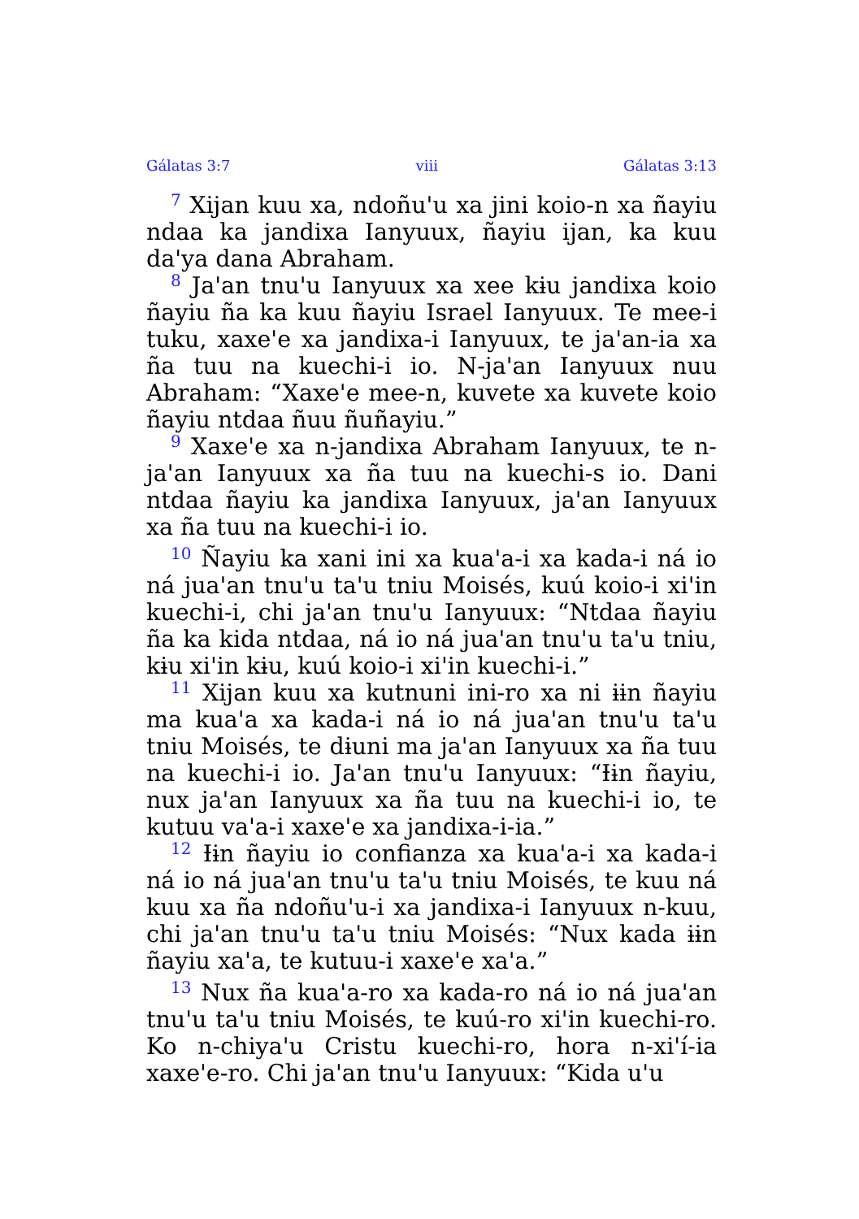Gálatas 3:7 viii Gálatas 3:13
<sup>7</sup> Xijan kuu xa, ndoñu'u xa jini koio-n xa ñayiu ndaa ka jandixa Ianyuux, ñayiu ijan, ka kuu da'ya dana Abraham.
<sup>8</sup> Ja'an tnu'u Ianyuux xa xee kɨu jandixa koio ñayiu ña ka kuu ñayiu Israel Ianyuux. Te mee-i tuku, xaxe'e xa jandixa-i Ianyuux, te ja'an-ia xa ña tuu na kuechi-i io. N-ja'an Ianyuux nuu Abraham: “Xaxe'e mee-n, kuvete xa kuvete koio ñayiu ntdaa ñuu ñuñayiu.”
<sup>9</sup> Xaxe'e xa n-jandixa Abraham Ianyuux, te n-ja'an Ianyuux xa ña tuu na kuechi-s io. Dani ntdaa ñayiu ka jandixa Ianyuux, ja'an Ianyuux xa ña tuu na kuechi-i io.
<sup>10</sup> Ñayiu ka xani ini xa kua'a-i xa kada-i ná io ná jua'an tnu'u ta'u tniu Moisés, kuú koio-i xi'in kuechi-i, chi ja'an tnu'u Ianyuux: “Ntdaa ñayiu ña ka kida ntdaa, ná io ná jua'an tnu'u ta'u tniu, kɨu xi'in kɨu, kuú koio-i xi'in kuechi-i.”
<sup>11</sup> Xijan kuu xa kutnuni ini-ro xa ni ɨɨn ñayiu ma kua'a xa kada-i ná io ná jua'an tnu'u ta'u tniu Moisés, te dɨuni ma ja'an Ianyuux xa ña tuu na kuechi-i io. Ja'an tnu'u Ianyuux: “Ɨɨn ñayiu, nux ja'an Ianyuux xa ña tuu na kuechi-i io, te kutuu va'a-i xaxe'e xa jandixa-i-ia.”
<sup>12</sup> Ɨɨn ñayiu io confianza xa kua'a-i xa kada-i ná io ná jua'an tnu'u ta'u tniu Moisés, te kuu ná kuu xa ña ndoñu'u-i xa jandixa-i Ianyuux n-kuu, chi ja'an tnu'u ta'u tniu Moisés: “Nux kada ɨɨn ñayiu xa'a, te kutuu-i xaxe'e xa'a.”
<sup>13</sup> Nux ña kua'a-ro xa kada-ro ná io ná jua'an tnu'u ta'u tniu Moisés, te kuú-ro xi'in kuechi-ro. Ko n-chiya'u Cristu kuechi-ro, hora n-xi'í-ia xaxe'e-ro. Chi ja'an tnu'u Ianyuux: “Kida u'u